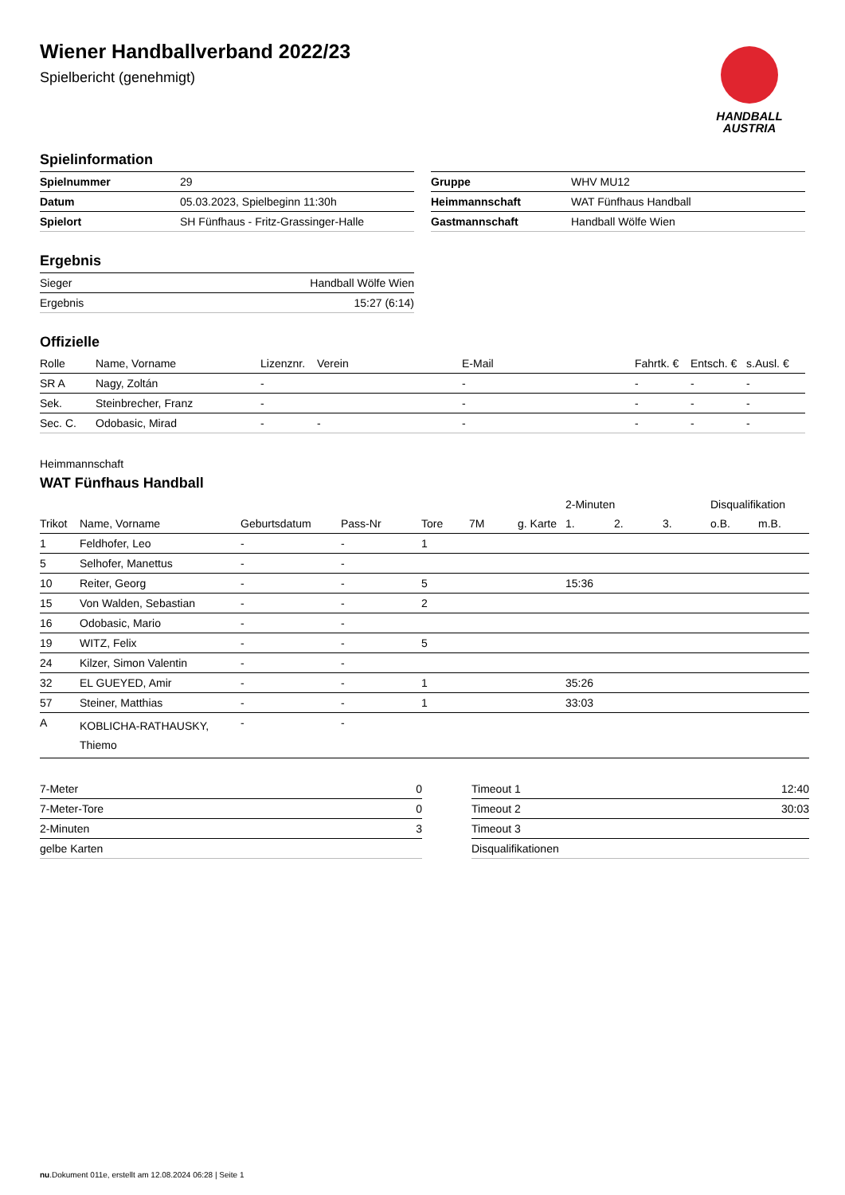Wiener Handballverband 2022/23
Spielbericht (genehmigt)
HANDBALL
AUSTRIA
Spielinformation
| Spielnummer | 29 |
| Datum | 05.03.2023, Spielbeginn 11:30h |
| Spielort | SH Fünfhaus - Fritz-Grassinger-Halle |
| Gruppe | WHV MU12 |
| Heimmannschaft | WAT Fünfhaus Handball |
| Gastmannschaft | Handball Wölfe Wien |
Ergebnis
| Sieger | Handball Wölfe Wien |
| Ergebnis | 15:27 (6:14) |
Offizielle
| Rolle | Name, Vorname | Lizenznr. | Verein | E-Mail | Fahrtk. € | Entsch. € | s.Ausl. € |
| --- | --- | --- | --- | --- | --- | --- | --- |
| SR A | Nagy, Zoltán | - | | - | - | - | - |
| Sek. | Steinbrecher, Franz | - | | - | - | - | - |
| Sec. C. | Odobasic, Mirad | - | - | - | - | - | - |
Heimmannschaft
WAT Fünfhaus Handball
| | | | | | | | 2-Minuten | | | Disqualifikation | |
| --- | --- | --- | --- | --- | --- | --- | --- | --- | --- | --- | --- |
| Trikot | Name, Vorname | Geburtsdatum | Pass-Nr | Tore | 7M | g. Karte | 1. | 2. | 3. | o.B. | m.B. |
| 1 | Feldhofer, Leo | - | - | 1 | | | | | | | |
| 5 | Selhofer, Manettus | - | - | | | | | | | | |
| 10 | Reiter, Georg | - | - | 5 | | | 15:36 | | | | |
| 15 | Von Walden, Sebastian | - | - | 2 | | | | | | | |
| 16 | Odobasic, Mario | - | - | | | | | | | | |
| 19 | WITZ, Felix | - | - | 5 | | | | | | | |
| 24 | Kilzer, Simon Valentin | - | - | | | | | | | | |
| 32 | EL GUEYED, Amir | - | - | 1 | | | 35:26 | | | | |
| 57 | Steiner, Matthias | - | - | 1 | | | 33:03 | | | | |
| A | KOBLICHA-RATHAUSKY, Thiemo | - | - | | | | | | | | |
| 7-Meter | 0 |
| 7-Meter-Tore | 0 |
| 2-Minuten | 3 |
| gelbe Karten | |
| Timeout 1 | 12:40 |
| Timeout 2 | 30:03 |
| Timeout 3 | |
| Disqualifikationen | |
nu.Dokument 011e, erstellt am 12.08.2024 06:28 | Seite 1